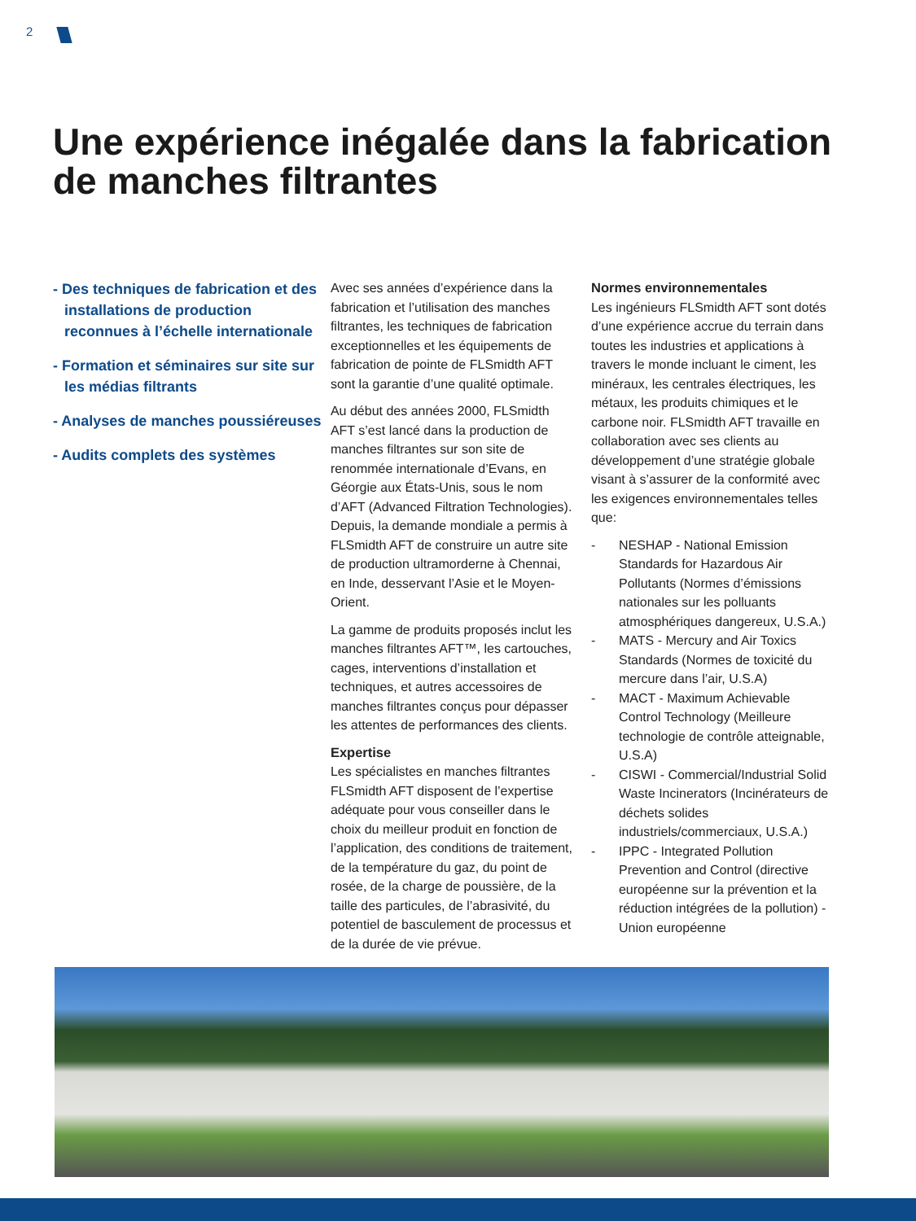2
Une expérience inégalée dans la fabrication de manches filtrantes
- Des techniques de fabrication et des installations de production reconnues à l’échelle internationale
- Formation et séminaires sur site sur les médias filtrants
- Analyses de manches poussiéreuses
- Audits complets des systèmes
Avec ses années d’expérience dans la fabrication et l’utilisation des manches filtrantes, les techniques de fabrication exceptionnelles et les équipements de fabrication de pointe de FLSmidth AFT sont la garantie d’une qualité optimale.
Au début des années 2000, FLSmidth AFT s’est lancé dans la production de manches filtrantes sur son site de renommée internationale d’Evans, en Géorgie aux États-Unis, sous le nom d’AFT (Advanced Filtration Technologies). Depuis, la demande mondiale a permis à FLSmidth AFT de construire un autre site de production ultramorderne à Chennai, en Inde, desservant l’Asie et le Moyen-Orient.
La gamme de produits proposés inclut les manches filtrantes AFT™, les cartouches, cages, interventions d’installation et techniques, et autres accessoires de manches filtrantes conçus pour dépasser les attentes de performances des clients.
Expertise
Les spécialistes en manches filtrantes FLSmidth AFT disposent de l’expertise adéquate pour vous conseiller dans le choix du meilleur produit en fonction de l’application, des conditions de traitement, de la température du gaz, du point de rosée, de la charge de poussière, de la taille des particules, de l’abrasivité, du potentiel de basculement de processus et de la durée de vie prévue.
Normes environnementales
Les ingénieurs FLSmidth AFT sont dotés d’une expérience accrue du terrain dans toutes les industries et applications à travers le monde incluant le ciment, les minéraux, les centrales électriques, les métaux, les produits chimiques et le carbone noir. FLSmidth AFT travaille en collaboration avec ses clients au développement d’une stratégie globale visant à s’assurer de la conformité avec les exigences environnementales telles que:
- NESHAP - National Emission Standards for Hazardous Air Pollutants (Normes d’émissions nationales sur les polluants atmosphériques dangereux, U.S.A.)
- MATS - Mercury and Air Toxics Standards (Normes de toxicité du mercure dans l’air, U.S.A)
- MACT - Maximum Achievable Control Technology (Meilleure technologie de contrôle atteignable, U.S.A)
- CISWI - Commercial/Industrial Solid Waste Incinerators (Incinérateurs de déchets solides industriels/commerciaux, U.S.A.)
- IPPC - Integrated Pollution Prevention and Control (directive européenne sur la prévention et la réduction intégrées de la pollution) - Union européenne